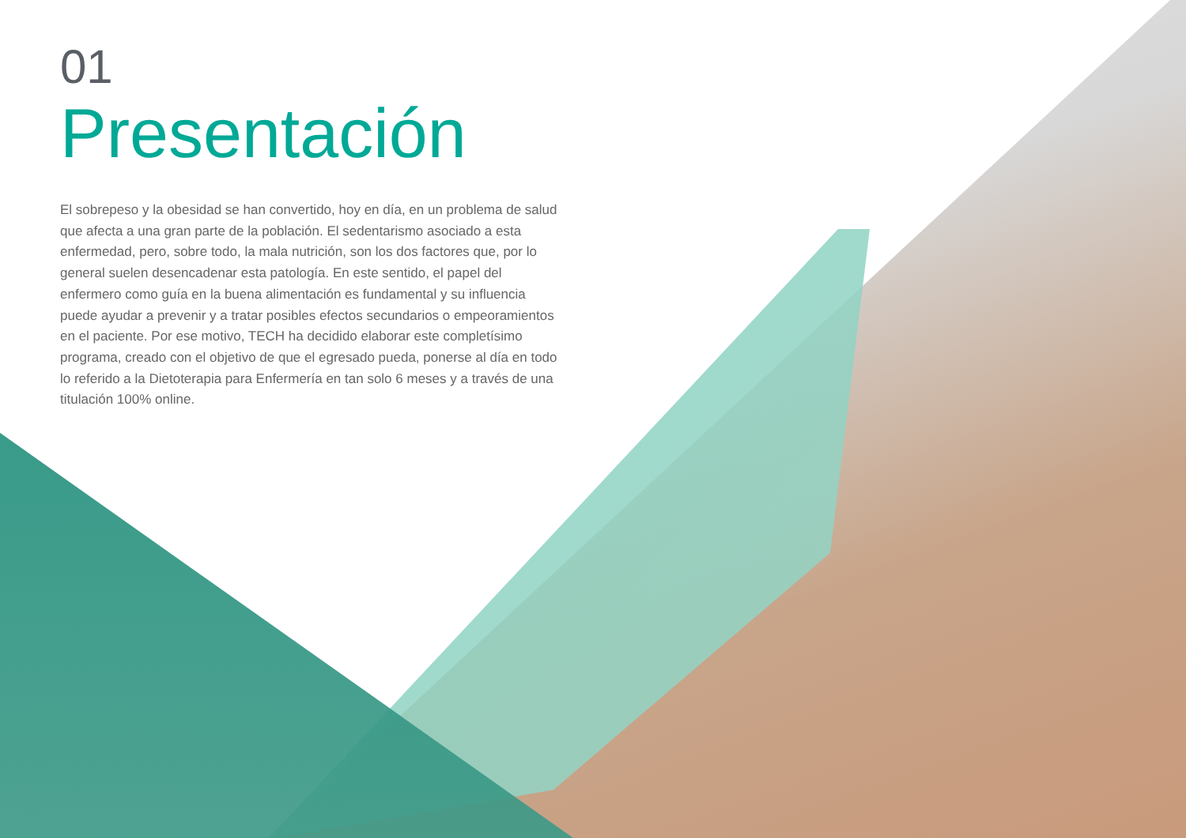01
Presentación
El sobrepeso y la obesidad se han convertido, hoy en día, en un problema de salud que afecta a una gran parte de la población. El sedentarismo asociado a esta enfermedad, pero, sobre todo, la mala nutrición, son los dos factores que, por lo general suelen desencadenar esta patología. En este sentido, el papel del enfermero como guía en la buena alimentación es fundamental y su influencia puede ayudar a prevenir y a tratar posibles efectos secundarios o empeoramientos en el paciente. Por ese motivo, TECH ha decidido elaborar este completísimo programa, creado con el objetivo de que el egresado pueda, ponerse al día en todo lo referido a la Dietoterapia para Enfermería en tan solo 6 meses y a través de una titulación 100% online.